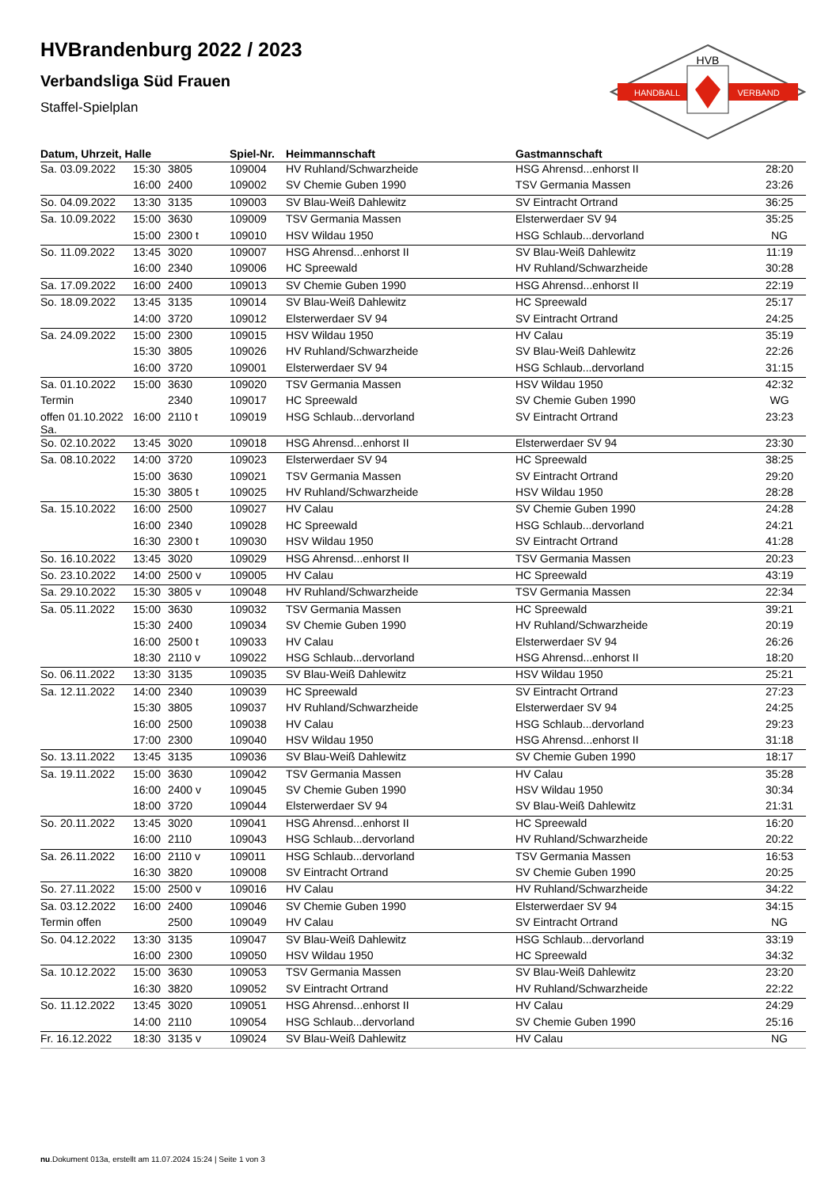HVB
HANDBALL
VERBAND
HVBrandenburg 2022 / 2023
Verbandsliga Süd Frauen
Staffel-Spielplan
| Datum, Uhrzeit, Halle | | | Spiel-Nr. | Heimmannschaft | Gastmannschaft | |
| --- | --- | --- | --- | --- | --- | --- |
| Sa. 03.09.2022 | 15:30 | 3805 | 109004 | HV Ruhland/Schwarzheide | HSG Ahrensd...enhorst II | 28:20 |
| | 16:00 | 2400 | 109002 | SV Chemie Guben 1990 | TSV Germania Massen | 23:26 |
| So. 04.09.2022 | 13:30 | 3135 | 109003 | SV Blau-Weiß Dahlewitz | SV Eintracht Ortrand | 36:25 |
| Sa. 10.09.2022 | 15:00 | 3630 | 109009 | TSV Germania Massen | Elsterwerdaer SV 94 | 35:25 |
| | 15:00 | 2300 t | 109010 | HSV Wildau 1950 | HSG Schlaub...dervorland | NG |
| So. 11.09.2022 | 13:45 | 3020 | 109007 | HSG Ahrensd...enhorst II | SV Blau-Weiß Dahlewitz | 11:19 |
| | 16:00 | 2340 | 109006 | HC Spreewald | HV Ruhland/Schwarzheide | 30:28 |
| Sa. 17.09.2022 | 16:00 | 2400 | 109013 | SV Chemie Guben 1990 | HSG Ahrensd...enhorst II | 22:19 |
| So. 18.09.2022 | 13:45 | 3135 | 109014 | SV Blau-Weiß Dahlewitz | HC Spreewald | 25:17 |
| | 14:00 | 3720 | 109012 | Elsterwerdaer SV 94 | SV Eintracht Ortrand | 24:25 |
| Sa. 24.09.2022 | 15:00 | 2300 | 109015 | HSV Wildau 1950 | HV Calau | 35:19 |
| | 15:30 | 3805 | 109026 | HV Ruhland/Schwarzheide | SV Blau-Weiß Dahlewitz | 22:26 |
| | 16:00 | 3720 | 109001 | Elsterwerdaer SV 94 | HSG Schlaub...dervorland | 31:15 |
| Sa. 01.10.2022 | 15:00 | 3630 | 109020 | TSV Germania Massen | HSV Wildau 1950 | 42:32 |
| Termin | | 2340 | 109017 | HC Spreewald | SV Chemie Guben 1990 | WG |
| offen 01.10.2022 Sa. | 16:00 | 2110 t | 109019 | HSG Schlaub...dervorland | SV Eintracht Ortrand | 23:23 |
| So. 02.10.2022 | 13:45 | 3020 | 109018 | HSG Ahrensd...enhorst II | Elsterwerdaer SV 94 | 23:30 |
| Sa. 08.10.2022 | 14:00 | 3720 | 109023 | Elsterwerdaer SV 94 | HC Spreewald | 38:25 |
| | 15:00 | 3630 | 109021 | TSV Germania Massen | SV Eintracht Ortrand | 29:20 |
| | 15:30 | 3805 t | 109025 | HV Ruhland/Schwarzheide | HSV Wildau 1950 | 28:28 |
| Sa. 15.10.2022 | 16:00 | 2500 | 109027 | HV Calau | SV Chemie Guben 1990 | 24:28 |
| | 16:00 | 2340 | 109028 | HC Spreewald | HSG Schlaub...dervorland | 24:21 |
| | 16:30 | 2300 t | 109030 | HSV Wildau 1950 | SV Eintracht Ortrand | 41:28 |
| So. 16.10.2022 | 13:45 | 3020 | 109029 | HSG Ahrensd...enhorst II | TSV Germania Massen | 20:23 |
| So. 23.10.2022 | 14:00 | 2500 v | 109005 | HV Calau | HC Spreewald | 43:19 |
| Sa. 29.10.2022 | 15:30 | 3805 v | 109048 | HV Ruhland/Schwarzheide | TSV Germania Massen | 22:34 |
| Sa. 05.11.2022 | 15:00 | 3630 | 109032 | TSV Germania Massen | HC Spreewald | 39:21 |
| | 15:30 | 2400 | 109034 | SV Chemie Guben 1990 | HV Ruhland/Schwarzheide | 20:19 |
| | 16:00 | 2500 t | 109033 | HV Calau | Elsterwerdaer SV 94 | 26:26 |
| | 18:30 | 2110 v | 109022 | HSG Schlaub...dervorland | HSG Ahrensd...enhorst II | 18:20 |
| So. 06.11.2022 | 13:30 | 3135 | 109035 | SV Blau-Weiß Dahlewitz | HSV Wildau 1950 | 25:21 |
| Sa. 12.11.2022 | 14:00 | 2340 | 109039 | HC Spreewald | SV Eintracht Ortrand | 27:23 |
| | 15:30 | 3805 | 109037 | HV Ruhland/Schwarzheide | Elsterwerdaer SV 94 | 24:25 |
| | 16:00 | 2500 | 109038 | HV Calau | HSG Schlaub...dervorland | 29:23 |
| | 17:00 | 2300 | 109040 | HSV Wildau 1950 | HSG Ahrensd...enhorst II | 31:18 |
| So. 13.11.2022 | 13:45 | 3135 | 109036 | SV Blau-Weiß Dahlewitz | SV Chemie Guben 1990 | 18:17 |
| Sa. 19.11.2022 | 15:00 | 3630 | 109042 | TSV Germania Massen | HV Calau | 35:28 |
| | 16:00 | 2400 v | 109045 | SV Chemie Guben 1990 | HSV Wildau 1950 | 30:34 |
| | 18:00 | 3720 | 109044 | Elsterwerdaer SV 94 | SV Blau-Weiß Dahlewitz | 21:31 |
| So. 20.11.2022 | 13:45 | 3020 | 109041 | HSG Ahrensd...enhorst II | HC Spreewald | 16:20 |
| | 16:00 | 2110 | 109043 | HSG Schlaub...dervorland | HV Ruhland/Schwarzheide | 20:22 |
| Sa. 26.11.2022 | 16:00 | 2110 v | 109011 | HSG Schlaub...dervorland | TSV Germania Massen | 16:53 |
| | 16:30 | 3820 | 109008 | SV Eintracht Ortrand | SV Chemie Guben 1990 | 20:25 |
| So. 27.11.2022 | 15:00 | 2500 v | 109016 | HV Calau | HV Ruhland/Schwarzheide | 34:22 |
| Sa. 03.12.2022 | 16:00 | 2400 | 109046 | SV Chemie Guben 1990 | Elsterwerdaer SV 94 | 34:15 |
| Termin offen | | 2500 | 109049 | HV Calau | SV Eintracht Ortrand | NG |
| So. 04.12.2022 | 13:30 | 3135 | 109047 | SV Blau-Weiß Dahlewitz | HSG Schlaub...dervorland | 33:19 |
| | 16:00 | 2300 | 109050 | HSV Wildau 1950 | HC Spreewald | 34:32 |
| Sa. 10.12.2022 | 15:00 | 3630 | 109053 | TSV Germania Massen | SV Blau-Weiß Dahlewitz | 23:20 |
| | 16:30 | 3820 | 109052 | SV Eintracht Ortrand | HV Ruhland/Schwarzheide | 22:22 |
| So. 11.12.2022 | 13:45 | 3020 | 109051 | HSG Ahrensd...enhorst II | HV Calau | 24:29 |
| | 14:00 | 2110 | 109054 | HSG Schlaub...dervorland | SV Chemie Guben 1990 | 25:16 |
| Fr. 16.12.2022 | 18:30 | 3135 v | 109024 | SV Blau-Weiß Dahlewitz | HV Calau | NG |
nu.Dokument 013a, erstellt am 11.07.2024 15:24 | Seite 1 von 3